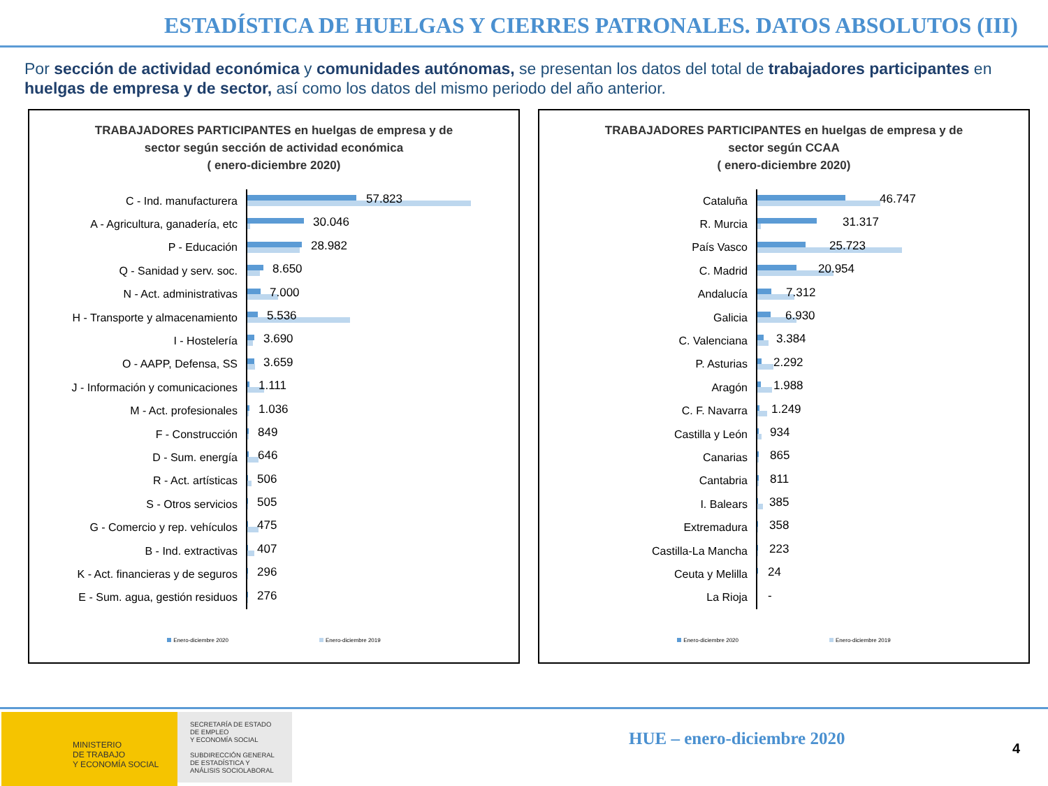ESTADÍSTICA DE HUELGAS Y CIERRES PATRONALES. DATOS ABSOLUTOS (III)
Por sección de actividad económica y comunidades autónomas, se presentan los datos del total de trabajadores participantes en huelgas de empresa y de sector, así como los datos del mismo periodo del año anterior.
TRABAJADORES PARTICIPANTES en huelgas de empresa y de
sector según sección de actividad económica
( enero-diciembre 2020)
C - Ind. manufacturera
57.823
A - Agricultura, ganadería, etc
30.046
P - Educación
28.982
Q - Sanidad y serv. soc.
8.650
N - Act. administrativas
7.000
H - Transporte y almacenamiento
5.536
I - Hostelería
3.690
O - AAPP, Defensa, SS
3.659
J - Información y comunicaciones
1.111
M - Act. profesionales
1.036
F - Construcción
849
D - Sum. energía
646
R - Act. artísticas
506
S - Otros servicios
505
G - Comercio y rep. vehículos
475
B - Ind. extractivas
407
K - Act. financieras y de seguros
296
E - Sum. agua, gestión residuos
276
Enero-diciembre 2020 Enero-diciembre 2019
TRABAJADORES PARTICIPANTES en huelgas de empresa y de
sector según CCAA
( enero-diciembre 2020)
Cataluña
46.747
R. Murcia
31.317
País Vasco
25.723
C. Madrid
20.954
Andalucía
7.312
Galicia
6.930
C. Valenciana
3.384
P. Asturias
2.292
Aragón
1.988
C. F. Navarra
1.249
Castilla y León
934
Canarias
865
Cantabria
811
I. Balears
385
Extremadura
358
Castilla-La Mancha
223
Ceuta y Melilla
24
La Rioja
-
Enero-diciembre 2020 Enero-diciembre 2019
MINISTERIO
DE TRABAJO
Y ECONOMÍA SOCIAL
SECRETARÍA DE ESTADO
DE EMPLEO
Y ECONOMÍA SOCIAL
SUBDIRECCIÓN GENERAL
DE ESTADÍSTICA Y
ANÁLISIS SOCIOLABORAL
HUE – enero-diciembre 2020 4